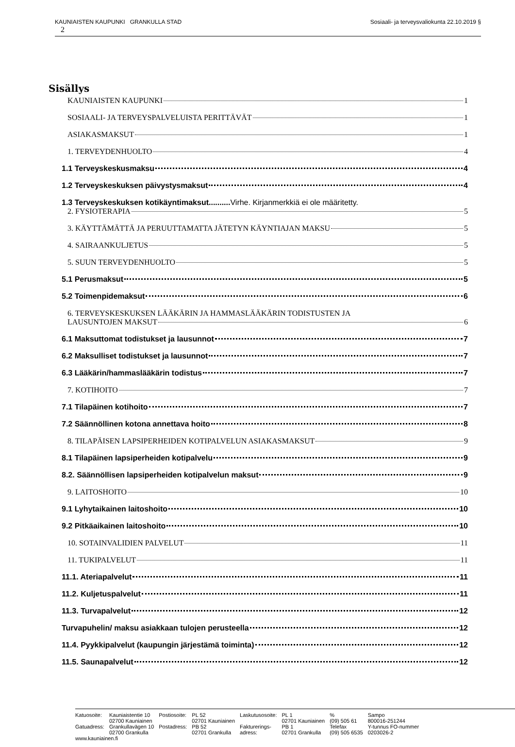KAUNIAISTEN KAUPUNKI GRANKULLA STAD Sosiaali- ja terveysvaliokunta 22.10.2019 §
2
Sisällys
KAUNIAISTEN KAUPUNKI 1
SOSIAALI- JA TERVEYSPALVELUISTA PERITTÄVÄT 1
ASIAKASMAKSUT 1
1. TERVEYDENHUOLTO 4
1.1 Terveyskeskusmaksu 4
1.2 Terveyskeskuksen päivystysmaksut 4
1.3 Terveyskeskuksen kotikäyntimaksut.......... Virhe. Kirjanmerkkiä ei ole määritetty.
2. FYSIOTERAPIA 5
3. KÄYTTÄMÄTTÄ JA PERUUTTAMATTA JÄTETYN KÄYNTIAJAN MAKSU 5
4. SAIRAANKULJETUS 5
5. SUUN TERVEYDENHUOLTO 5
5.1 Perusmaksut 5
5.2 Toimenpidemaksut 6
6. TERVEYSKESKUKSEN LÄÄKÄRIN JA HAMMASLÄÄKÄRIN TODISTUSTEN JA
LAUSUNTOJEN MAKSUT 6
6.1 Maksuttomat todistukset ja lausunnot 7
6.2 Maksulliset todistukset ja lausunnot 7
6.3 Lääkärin/hammaslääkärin todistus 7
7. KOTIHOITO 7
7.1 Tilapäinen kotihoito 7
7.2 Säännöllinen kotona annettava hoito 8
8. TILAPÄISEN LAPSIPERHEIDEN KOTIPALVELUN ASIAKASMAKSUT 9
8.1 Tilapäinen lapsiperheiden kotipalvelu 9
8.2. Säännöllisen lapsiperheiden kotipalvelun maksut 9
9. LAITOSHOITO 10
9.1 Lyhytaikainen laitoshoito 10
9.2 Pitkäaikainen laitoshoito 10
10. SOTAINVALIDIEN PALVELUT 11
11. TUKIPALVELUT 11
11.1. Ateriapalvelut 11
11.2. Kuljetuspalvelut 11
11.3. Turvapalvelut 12
Turvapuhelin/ maksu asiakkaan tulojen perusteella 12
11.4. Pyykkipalvelut (kaupungin järjestämä toiminta) 12
11.5. Saunapalvelut 12
| Katuosoite: | Kauniaistentie 10 02700 Kauniainen | Postiosoite: | PL 52 02701 Kauniainen | Laskutusosoite: | PL 1 02701 Kauniainen | % (09) 505 61 | Sampo 800016-251244 |
| Gatuadress: | Grankullavägen 10 02700 Grankulla | Postadress: | PB 52 02701 Grankulla | Fakturerings- adress: | PB 1 02701 Grankulla | Telefax (09) 505 6535 | Y-tunnus FO-nummer 0203026-2 |
www.kauniainen.fi